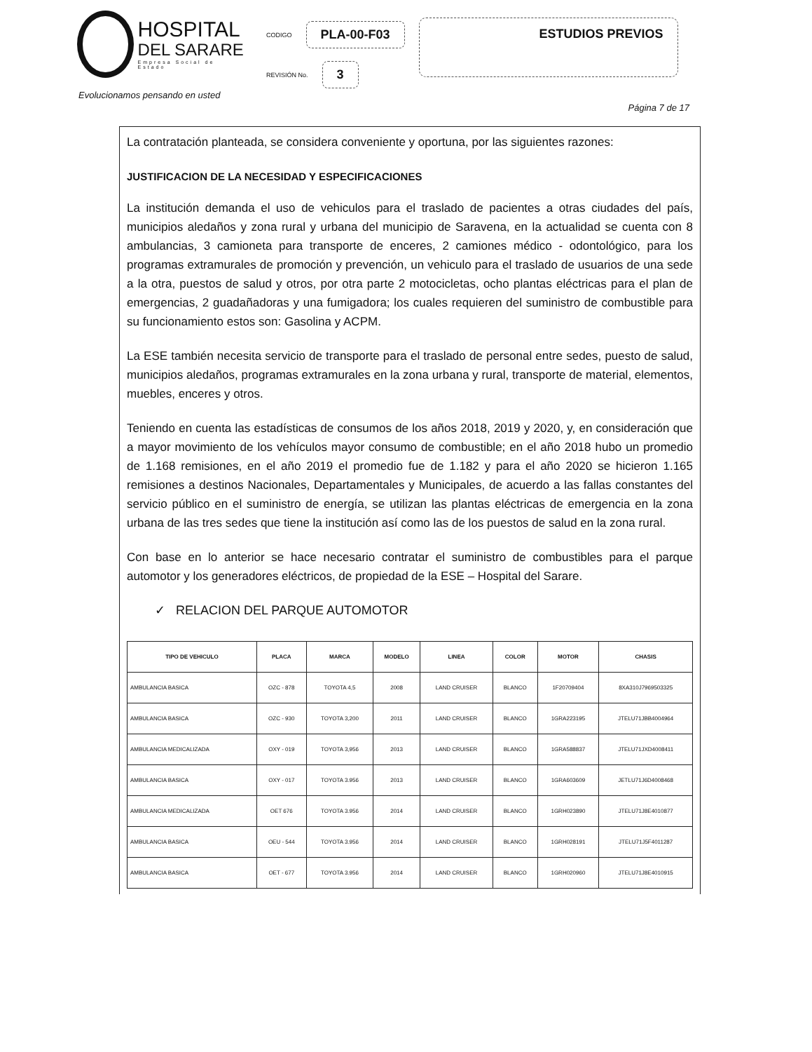HOSPITAL
DEL SARARE
Empresa Social de Estado
CODIGO PLA-00-F03
REVISIÓN No. 3
ESTUDIOS PREVIOS
Evolucionamos pensando en usted
Página 7 de 17
La contratación planteada, se considera conveniente y oportuna, por las siguientes razones:
JUSTIFICACION DE LA NECESIDAD Y ESPECIFICACIONES
La institución demanda el uso de vehiculos para el traslado de pacientes a otras ciudades del país, municipios aledaños y zona rural y urbana del municipio de Saravena, en la actualidad se cuenta con 8 ambulancias, 3 camioneta para transporte de enceres, 2 camiones médico - odontológico, para los programas extramurales de promoción y prevención, un vehiculo para el traslado de usuarios de una sede a la otra, puestos de salud y otros, por otra parte 2 motocicletas, ocho plantas eléctricas para el plan de emergencias, 2 guadañadoras y una fumigadora; los cuales requieren del suministro de combustible para su funcionamiento estos son: Gasolina y ACPM.
La ESE también necesita servicio de transporte para el traslado de personal entre sedes, puesto de salud, municipios aledaños, programas extramurales en la zona urbana y rural, transporte de material, elementos, muebles, enceres y otros.
Teniendo en cuenta las estadísticas de consumos de los años 2018, 2019 y 2020, y, en consideración que a mayor movimiento de los vehículos mayor consumo de combustible; en el año 2018 hubo un promedio de 1.168 remisiones, en el año 2019 el promedio fue de 1.182 y para el año 2020 se hicieron 1.165 remisiones a destinos Nacionales, Departamentales y Municipales, de acuerdo a las fallas constantes del servicio público en el suministro de energía, se utilizan las plantas eléctricas de emergencia en la zona urbana de las tres sedes que tiene la institución así como las de los puestos de salud en la zona rural.
Con base en lo anterior se hace necesario contratar el suministro de combustibles para el parque automotor y los generadores eléctricos, de propiedad de la ESE – Hospital del Sarare.
✓ RELACION DEL PARQUE AUTOMOTOR
| TIPO DE VEHICULO | PLACA | MARCA | MODELO | LINEA | COLOR | MOTOR | CHASIS |
| --- | --- | --- | --- | --- | --- | --- | --- |
| AMBULANCIA BASICA | OZC - 878 | TOYOTA 4,5 | 2008 | LAND CRUISER | BLANCO | 1F20709404 | 8XA310J7969503325 |
| AMBULANCIA BASICA | OZC - 930 | TOYOTA 3,200 | 2011 | LAND CRUISER | BLANCO | 1GRA223195 | JTELU71JBB4004964 |
| AMBULANCIA MEDICALIZADA | OXY - 019 | TOYOTA 3,956 | 2013 | LAND CRUISER | BLANCO | 1GRA588837 | JTELU71JXD4008411 |
| AMBULANCIA BASICA | OXY - 017 | TOYOTA 3.956 | 2013 | LAND CRUISER | BLANCO | 1GRA603609 | JETLU71J6D4008468 |
| AMBULANCIA MEDICALIZADA | OET 676 | TOYOTA 3.956 | 2014 | LAND CRUISER | BLANCO | 1GRH023890 | JTELU71J8E4010877 |
| AMBULANCIA BASICA | OEU - 544 | TOYOTA 3.956 | 2014 | LAND CRUISER | BLANCO | 1GRH028191 | JTELU71J5F4011287 |
| AMBULANCIA BASICA | OET - 677 | TOYOTA 3.956 | 2014 | LAND CRUISER | BLANCO | 1GRH020960 | JTELU71J8E4010915 |